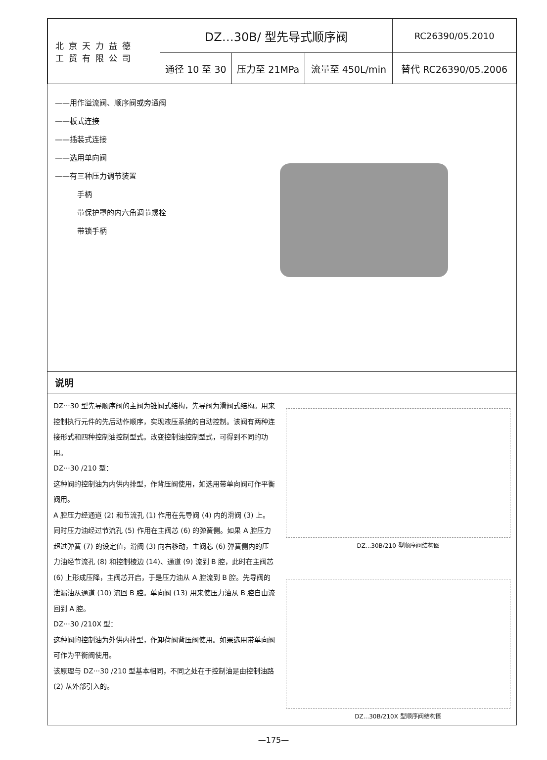| 北京天力益德 工贸有限公司 | DZ…30B/ 型先导式顺序阀 | | | RC26390/05.2010 |
| | 通径 10 至 30 | 压力至 21MPa | 流量至 450L/min | 替代 RC26390/05.2006 |
——用作溢流阀、顺序阀或旁通阀
——板式连接
——插装式连接
——选用单向阀
——有三种压力调节装置
手柄
带保护罩的内六角调节螺栓
带锁手柄
说明
DZ···30 型先导顺序阀的主阀为锥阀式结构，先导阀为滑阀式结构。用来控制执行元件的先后动作顺序，实现液压系统的自动控制。该阀有两种连接形式和四种控制油控制型式。改变控制油控制型式，可得到不同的功用。
DZ···30 /210 型：
这种阀的控制油为内供内排型，作背压阀使用，如选用带单向阀可作平衡阀用。
A 腔压力经通道 (2) 和节流孔 (1) 作用在先导阀 (4) 内的滑阀 (3) 上。同时压力油经过节流孔 (5) 作用在主阀芯 (6) 的弹簧侧。如果 A 腔压力超过弹簧 (7) 的设定值，滑阀 (3) 向右移动，主阀芯 (6) 弹簧侧内的压力油经节流孔 (8) 和控制棱边 (14)、通道 (9) 流到 B 腔，此时在主阀芯 (6) 上形成压降，主阀芯开启，于是压力油从 A 腔流到 B 腔。先导阀的泄漏油从通道 (10) 流回 B 腔。单向阀 (13) 用来使压力油从 B 腔自由流回到 A 腔。
DZ···30 /210X 型：
这种阀的控制油为外供内排型，作卸荷阀背压阀使用。如果选用带单向阀可作为平衡阀使用。
该原理与 DZ···30 /210 型基本相同，不同之处在于控制油是由控制油路 (2) 从外部引入的。
DZ...30B/210 型顺序阀结构图
DZ...30B/210X 型顺序阀结构图
—175—